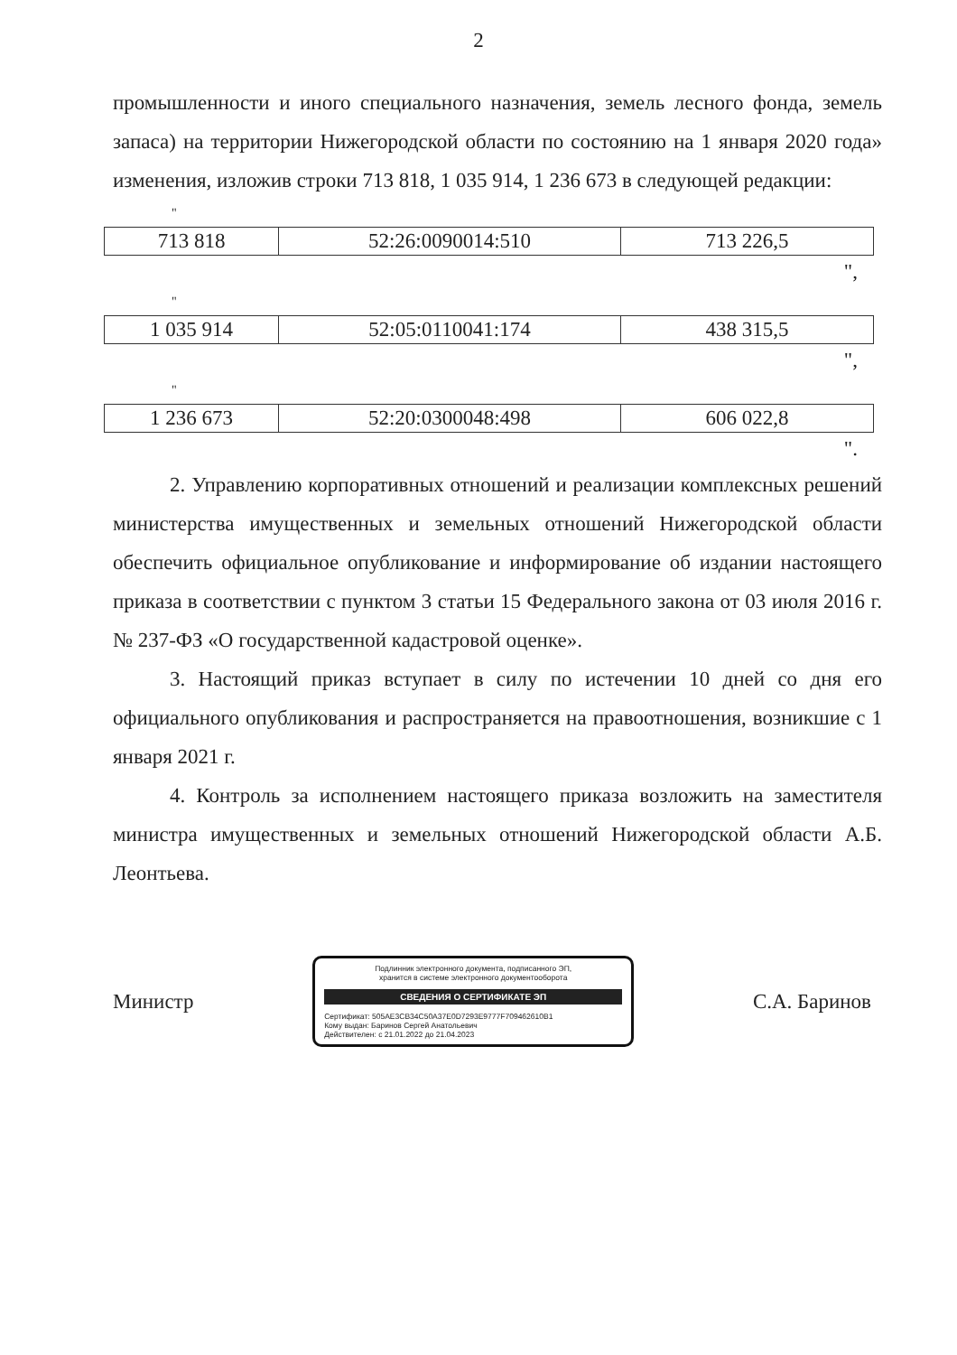2
промышленности и иного специального назначения, земель лесного фонда, земель запаса) на территории Нижегородской области по состоянию на 1 января 2020 года» изменения, изложив строки 713 818, 1 035 914, 1 236 673 в следующей редакции:
"
| 713 818 | 52:26:0090014:510 | 713 226,5 |
",
"
| 1 035 914 | 52:05:0110041:174 | 438 315,5 |
",
"
| 1 236 673 | 52:20:0300048:498 | 606 022,8 |
".
2. Управлению корпоративных отношений и реализации комплексных решений министерства имущественных и земельных отношений Нижегородской области обеспечить официальное опубликование и информирование об издании настоящего приказа в соответствии с пунктом 3 статьи 15 Федерального закона от 03 июля 2016 г. № 237-ФЗ «О государственной кадастровой оценке».
3. Настоящий приказ вступает в силу по истечении 10 дней со дня его официального опубликования и распространяется на правоотношения, возникшие с 1 января 2021 г.
4. Контроль за исполнением настоящего приказа возложить на заместителя министра имущественных и земельных отношений Нижегородской области А.Б. Леонтьева.
Министр
Подлинник электронного документа, подписанного ЭП,
хранится в системе электронного документооборота
СВЕДЕНИЯ О СЕРТИФИКАТЕ ЭП
Сертификат: 505AE3CB34C50A37E0D7293E9777F709462610B1
Кому выдан: Баринов Сергей Анатольевич
Действителен: с 21.01.2022 до 21.04.2023
С.А. Баринов